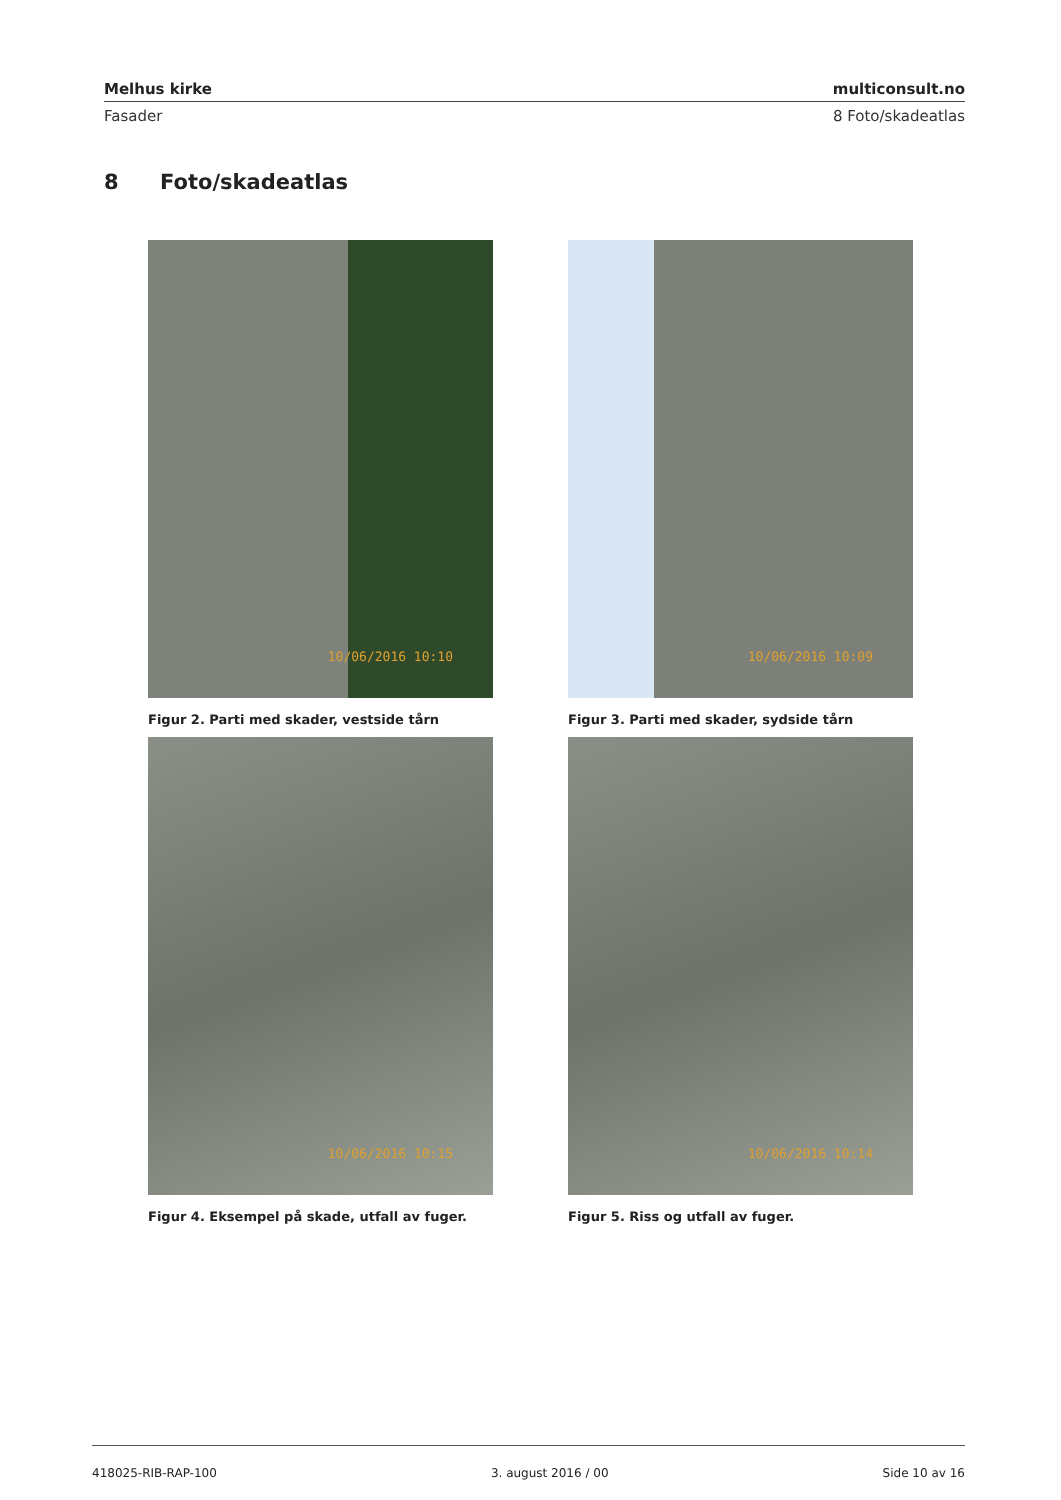Melhus kirke multiconsult.no
Fasader 8 Foto/skadeatlas
8 Foto/skadeatlas
10/06/2016 10:10
Figur 2. Parti med skader, vestside tårn
10/06/2016 10:09
Figur 3. Parti med skader, sydside tårn
10/06/2016 10:15
Figur 4. Eksempel på skade, utfall av fuger.
10/06/2016 10:14
Figur 5. Riss og utfall av fuger.
418025-RIB-RAP-100 3. august 2016 / 00 Side 10 av 16